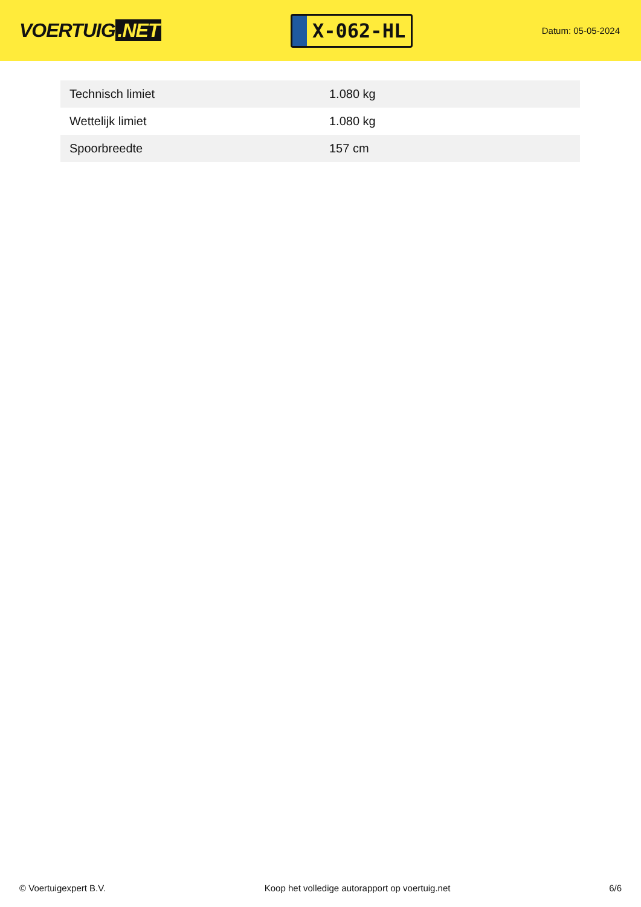VOERTUIG.NET
X-062-HL
Datum: 05-05-2024
| Technisch limiet | 1.080 kg |
| Wettelijk limiet | 1.080 kg |
| Spoorbreedte | 157 cm |
© Voertuigexpert B.V. Koop het volledige autorapport op voertuig.net 6/6